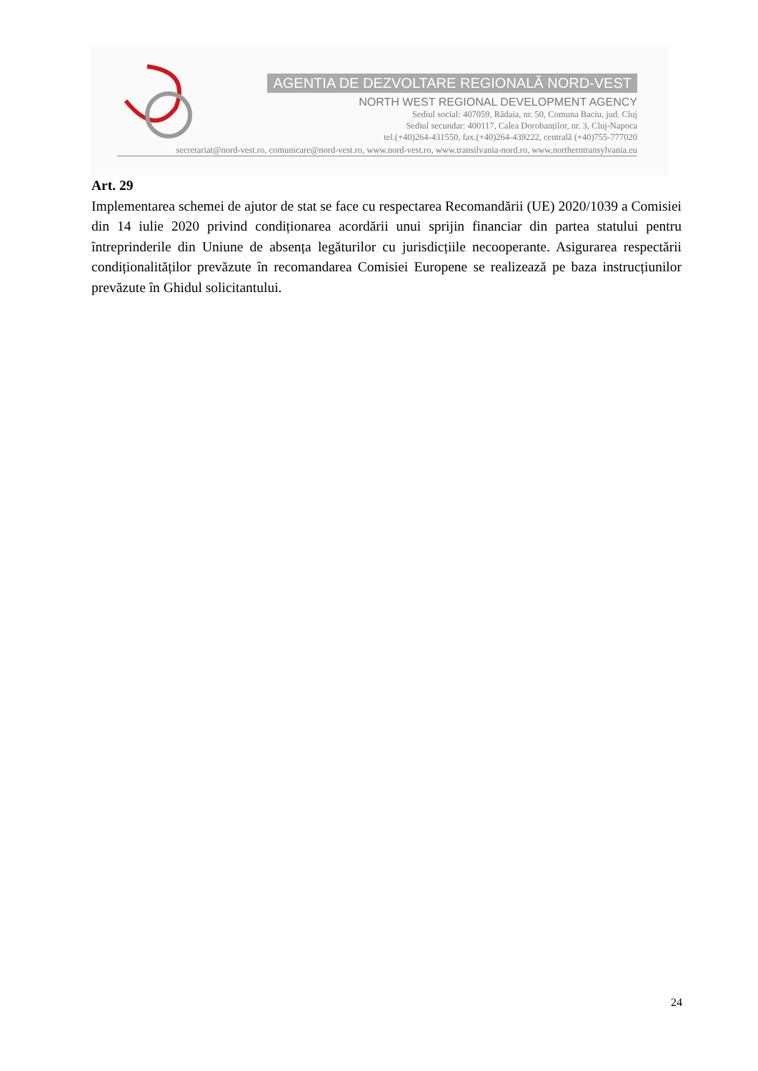AGENTIA DE DEZVOLTARE REGIONALĂ NORD-VEST
NORTH WEST REGIONAL DEVELOPMENT AGENCY
Sediul social: 407059, Rădaia, nr. 50, Comuna Baciu, jud. Cluj
Sediul secundar: 400117, Calea Dorobanților, nr. 3, Cluj-Napoca
tel.(+40)264-431550, fax.(+40)264-439222, centrală (+40)755-777020
secretariat@nord-vest.ro, comunicare@nord-vest.ro, www.nord-vest.ro, www.transilvania-nord.ro, www.northerntransylvania.eu
Art. 29
Implementarea schemei de ajutor de stat se face cu respectarea Recomandării (UE) 2020/1039 a Comisiei din 14 iulie 2020 privind condiționarea acordării unui sprijin financiar din partea statului pentru întreprinderile din Uniune de absența legăturilor cu jurisdicțiile necooperante. Asigurarea respectării condiționalităților prevăzute în recomandarea Comisiei Europene se realizează pe baza instrucțiunilor prevăzute în Ghidul solicitantului.
24